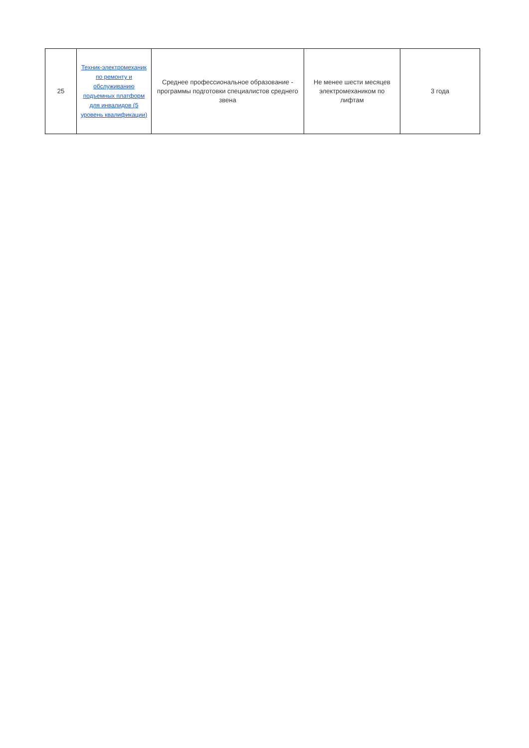| 25 | Техник-электромеханик по ремонту и обслуживанию подъемных платформ для инвалидов (5 уровень квалификации) | Среднее профессиональное образование - программы подготовки специалистов среднего звена | Не менее шести месяцев электромехаником по лифтам | 3 года |